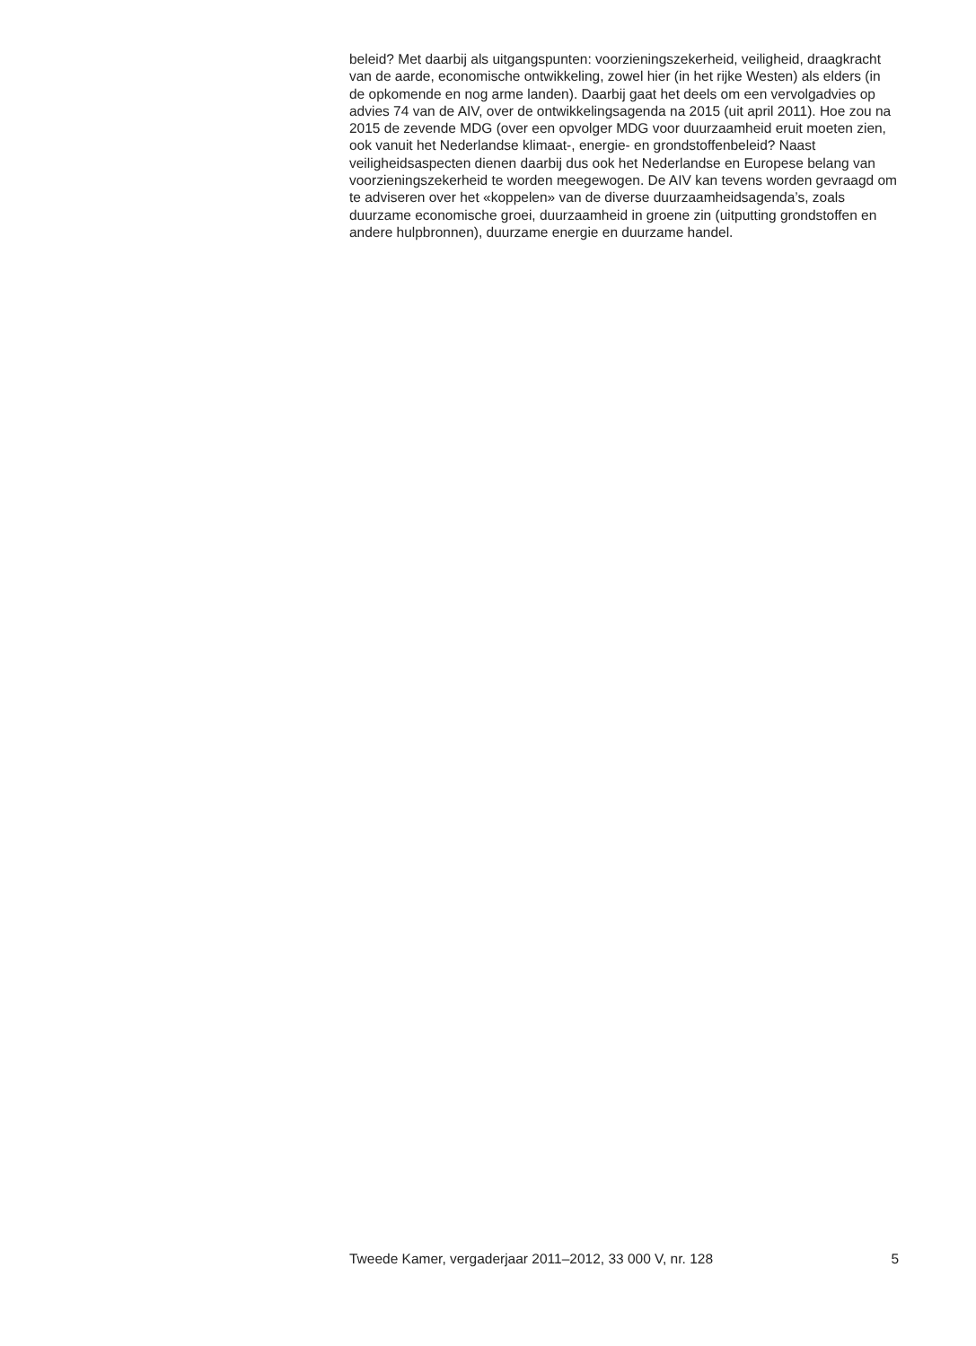beleid? Met daarbij als uitgangspunten: voorzieningszekerheid, veiligheid, draagkracht van de aarde, economische ontwikkeling, zowel hier (in het rijke Westen) als elders (in de opkomende en nog arme landen). Daarbij gaat het deels om een vervolgadvies op advies 74 van de AIV, over de ontwikkelingsagenda na 2015 (uit april 2011). Hoe zou na 2015 de zevende MDG (over een opvolger MDG voor duurzaamheid eruit moeten zien, ook vanuit het Nederlandse klimaat-, energie- en grondstoffenbeleid? Naast veiligheidsaspecten dienen daarbij dus ook het Nederlandse en Europese belang van voorzieningszekerheid te worden meegewogen. De AIV kan tevens worden gevraagd om te adviseren over het «koppelen» van de diverse duurzaamheidsagenda’s, zoals duurzame economische groei, duurzaamheid in groene zin (uitputting grondstoffen en andere hulpbronnen), duurzame energie en duurzame handel.
Tweede Kamer, vergaderjaar 2011–2012, 33 000 V, nr. 128 5